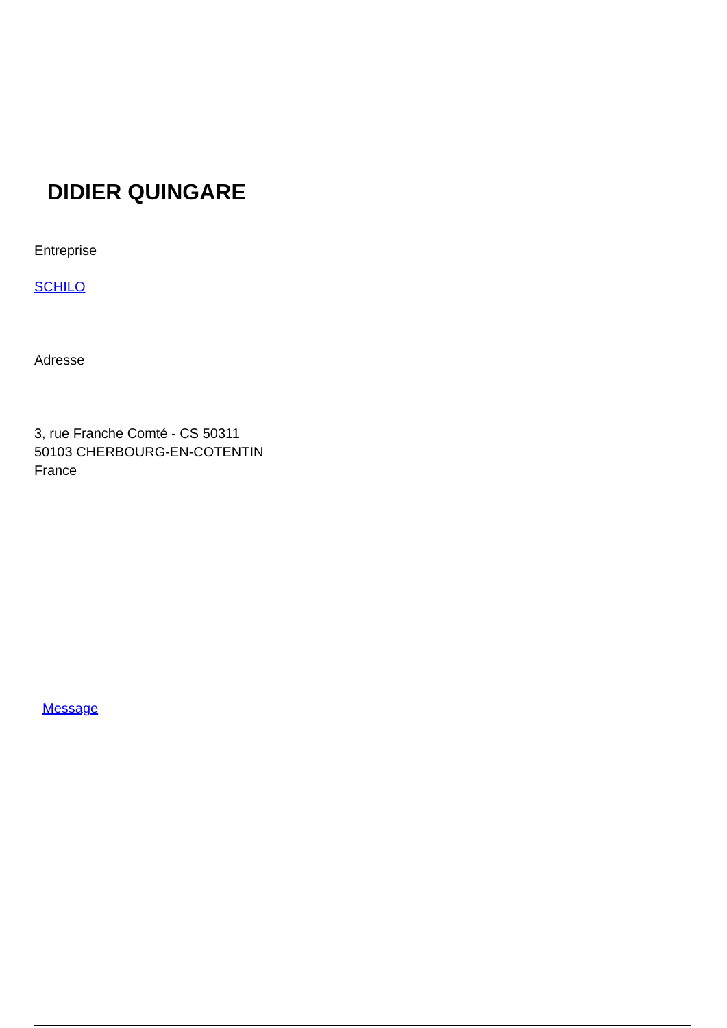DIDIER QUINGARE
Entreprise
SCHILO
Adresse
3, rue Franche Comté - CS 50311
50103 CHERBOURG-EN-COTENTIN
France
Message